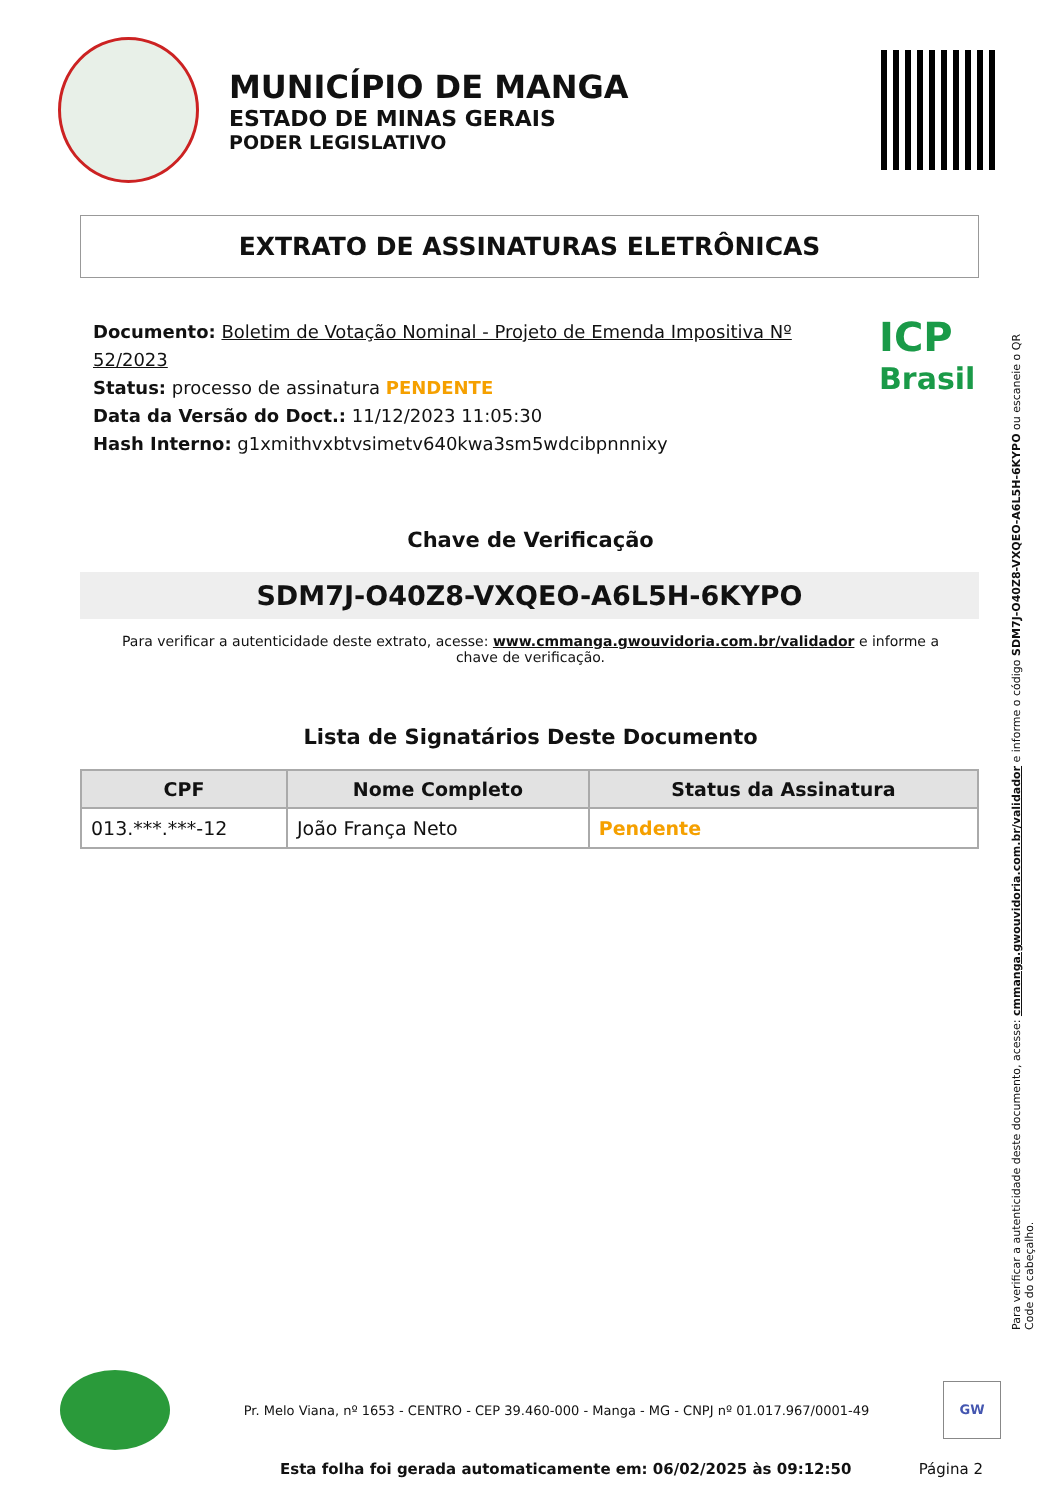MUNICÍPIO DE MANGA
ESTADO DE MINAS GERAIS
PODER LEGISLATIVO
EXTRATO DE ASSINATURAS ELETRÔNICAS
Documento: Boletim de Votação Nominal - Projeto de Emenda Impositiva Nº 52/2023
Status: processo de assinatura PENDENTE
Data da Versão do Doct.: 11/12/2023 11:05:30
Hash Interno: g1xmithvxbtvsimetv640kwa3sm5wdcibpnnnixy
ICP
Brasil
Chave de Verificação
SDM7J-O40Z8-VXQEO-A6L5H-6KYPO
Para verificar a autenticidade deste extrato, acesse: www.cmmanga.gwouvidoria.com.br/validador e informe a chave de verificação.
Lista de Signatários Deste Documento
| CPF | Nome Completo | Status da Assinatura |
| --- | --- | --- |
| 013.***.***-12 | João França Neto | Pendente |
Para verificar a autenticidade deste documento, acesse: cmmanga.gwouvidoria.com.br/validador e informe o código SDM7J-O40Z8-VXQEO-A6L5H-6KYPO ou escaneie o QR Code do cabeçalho.
Pr. Melo Viana, nº 1653 - CENTRO - CEP 39.460-000 - Manga - MG - CNPJ nº 01.017.967/0001-49
GW
Esta folha foi gerada automaticamente em: 06/02/2025 às 09:12:50
Página 2